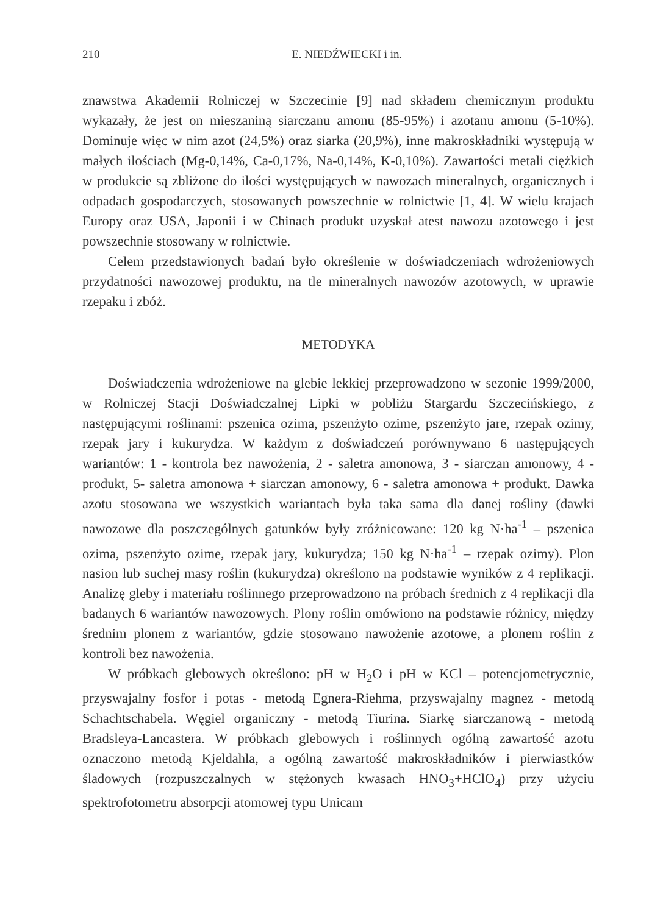210 E. NIEDŹWIECKI i in.
znawstwa Akademii Rolniczej w Szczecinie [9] nad składem chemicznym produktu wykazały, że jest on mieszaniną siarczanu amonu (85-95%) i azotanu amonu (5-10%). Dominuje więc w nim azot (24,5%) oraz siarka (20,9%), inne makroskładniki występują w małych ilościach (Mg-0,14%, Ca-0,17%, Na-0,14%, K-0,10%). Zawartości metali ciężkich w produkcie są zbliżone do ilości występujących w nawozach mineralnych, organicznych i odpadach gospodarczych, stosowanych powszechnie w rolnictwie [1, 4]. W wielu krajach Europy oraz USA, Japonii i w Chinach produkt uzyskał atest nawozu azotowego i jest powszechnie stosowany w rolnictwie.
Celem przedstawionych badań było określenie w doświadczeniach wdrożeniowych przydatności nawozowej produktu, na tle mineralnych nawozów azotowych, w uprawie rzepaku i zbóż.
METODYKA
Doświadczenia wdrożeniowe na glebie lekkiej przeprowadzono w sezonie 1999/2000, w Rolniczej Stacji Doświadczalnej Lipki w pobliżu Stargardu Szczecińskiego, z następującymi roślinami: pszenica ozima, pszenżyto ozime, pszenżyto jare, rzepak ozimy, rzepak jary i kukurydza. W każdym z doświadczeń porównywano 6 następujących wariantów: 1 - kontrola bez nawożenia, 2 - saletra amonowa, 3 - siarczan amonowy, 4 - produkt, 5- saletra amonowa + siarczan amonowy, 6 - saletra amonowa + produkt. Dawka azotu stosowana we wszystkich wariantach była taka sama dla danej rośliny (dawki nawozowe dla poszczególnych gatunków były zróżnicowane: 120 kg N·ha<sup>-1</sup> – pszenica ozima, pszenżyto ozime, rzepak jary, kukurydza; 150 kg N·ha<sup>-1</sup> – rzepak ozimy). Plon nasion lub suchej masy roślin (kukurydza) określono na podstawie wyników z 4 replikacji. Analizę gleby i materiału roślinnego przeprowadzono na próbach średnich z 4 replikacji dla badanych 6 wariantów nawozowych. Plony roślin omówiono na podstawie różnicy, między średnim plonem z wariantów, gdzie stosowano nawożenie azotowe, a plonem roślin z kontroli bez nawożenia.
W próbkach glebowych określono: pH w H<sub>2</sub>O i pH w KCl – potencjometrycznie, przyswajalny fosfor i potas - metodą Egnera-Riehma, przyswajalny magnez - metodą Schachtschabela. Węgiel organiczny - metodą Tiurina. Siarkę siarczanową - metodą Bradsleya-Lancastera. W próbkach glebowych i roślinnych ogólną zawartość azotu oznaczono metodą Kjeldahla, a ogólną zawartość makroskładników i pierwiastków śladowych (rozpuszczalnych w stężonych kwasach HNO<sub>3</sub>+HClO<sub>4</sub>) przy użyciu spektrofotometru absorpcji atomowej typu Unicam